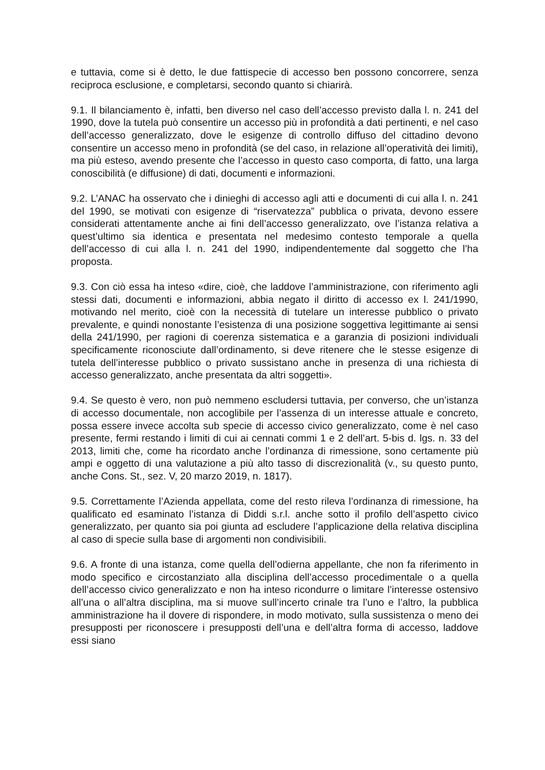e tuttavia, come si è detto, le due fattispecie di accesso ben possono concorrere, senza reciproca esclusione, e completarsi, secondo quanto si chiarirà.
9.1. Il bilanciamento è, infatti, ben diverso nel caso dell’accesso previsto dalla l. n. 241 del 1990, dove la tutela può consentire un accesso più in profondità a dati pertinenti, e nel caso dell’accesso generalizzato, dove le esigenze di controllo diffuso del cittadino devono consentire un accesso meno in profondità (se del caso, in relazione all’operatività dei limiti), ma più esteso, avendo presente che l’accesso in questo caso comporta, di fatto, una larga conoscibilità (e diffusione) di dati, documenti e informazioni.
9.2. L’ANAC ha osservato che i dinieghi di accesso agli atti e documenti di cui alla l. n. 241 del 1990, se motivati con esigenze di “riservatezza” pubblica o privata, devono essere considerati attentamente anche ai fini dell’accesso generalizzato, ove l’istanza relativa a quest’ultimo sia identica e presentata nel medesimo contesto temporale a quella dell’accesso di cui alla l. n. 241 del 1990, indipendentemente dal soggetto che l’ha proposta.
9.3. Con ciò essa ha inteso «dire, cioè, che laddove l’amministrazione, con riferimento agli stessi dati, documenti e informazioni, abbia negato il diritto di accesso ex l. 241/1990, motivando nel merito, cioè con la necessità di tutelare un interesse pubblico o privato prevalente, e quindi nonostante l’esistenza di una posizione soggettiva legittimante ai sensi della 241/1990, per ragioni di coerenza sistematica e a garanzia di posizioni individuali specificamente riconosciute dall’ordinamento, si deve ritenere che le stesse esigenze di tutela dell’interesse pubblico o privato sussistano anche in presenza di una richiesta di accesso generalizzato, anche presentata da altri soggetti».
9.4. Se questo è vero, non può nemmeno escludersi tuttavia, per converso, che un’istanza di accesso documentale, non accoglibile per l’assenza di un interesse attuale e concreto, possa essere invece accolta sub specie di accesso civico generalizzato, come è nel caso presente, fermi restando i limiti di cui ai cennati commi 1 e 2 dell’art. 5-bis d. lgs. n. 33 del 2013, limiti che, come ha ricordato anche l’ordinanza di rimessione, sono certamente più ampi e oggetto di una valutazione a più alto tasso di discrezionalità (v., su questo punto, anche Cons. St., sez. V, 20 marzo 2019, n. 1817).
9.5. Correttamente l’Azienda appellata, come del resto rileva l’ordinanza di rimessione, ha qualificato ed esaminato l’istanza di Diddi s.r.l. anche sotto il profilo dell’aspetto civico generalizzato, per quanto sia poi giunta ad escludere l’applicazione della relativa disciplina al caso di specie sulla base di argomenti non condivisibili.
9.6. A fronte di una istanza, come quella dell’odierna appellante, che non fa riferimento in modo specifico e circostanziato alla disciplina dell’accesso procedimentale o a quella dell’accesso civico generalizzato e non ha inteso ricondurre o limitare l’interesse ostensivo all’una o all’altra disciplina, ma si muove sull’incerto crinale tra l’uno e l’altro, la pubblica amministrazione ha il dovere di rispondere, in modo motivato, sulla sussistenza o meno dei presupposti per riconoscere i presupposti dell’una e dell’altra forma di accesso, laddove essi siano